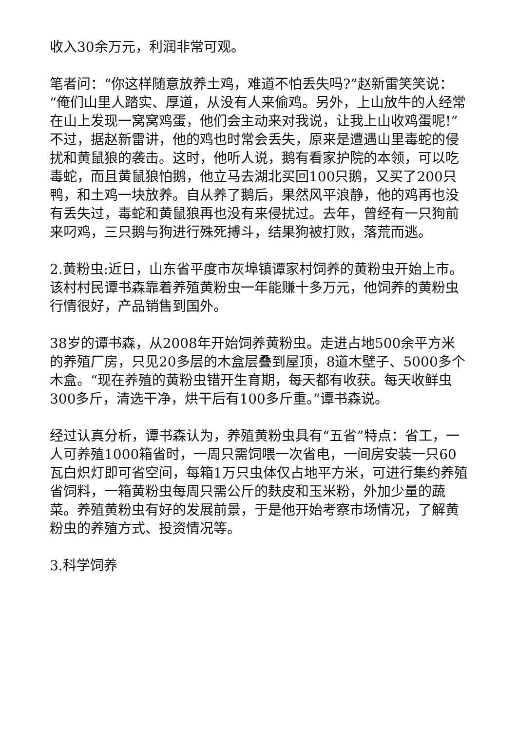收入30余万元，利润非常可观。
笔者问：“你这样随意放养土鸡，难道不怕丢失吗?”赵新雷笑笑说：“俺们山里人踏实、厚道，从没有人来偷鸡。另外，上山放牛的人经常在山上发现一窝窝鸡蛋，他们会主动来对我说，让我上山收鸡蛋呢!”不过，据赵新雷讲，他的鸡也时常会丢失，原来是遭遇山里毒蛇的侵扰和黄鼠狼的袭击。这时，他听人说，鹅有看家护院的本领，可以吃毒蛇，而且黄鼠狼怕鹅，他立马去湖北买回100只鹅，又买了200只鸭，和土鸡一块放养。自从养了鹅后，果然风平浪静，他的鸡再也没有丢失过，毒蛇和黄鼠狼再也没有来侵扰过。去年，曾经有一只狗前来叼鸡，三只鹅与狗进行殊死搏斗，结果狗被打败，落荒而逃。
2.黄粉虫:近日，山东省平度市灰埠镇谭家村饲养的黄粉虫开始上市。该村村民谭书森靠着养殖黄粉虫一年能赚十多万元，他饲养的黄粉虫行情很好，产品销售到国外。
38岁的谭书森，从2008年开始饲养黄粉虫。走进占地500余平方米的养殖厂房，只见20多层的木盒层叠到屋顶，8道木壁子、5000多个木盒。“现在养殖的黄粉虫错开生育期，每天都有收获。每天收鲜虫300多斤，清选干净，烘干后有100多斤重。”谭书森说。
经过认真分析，谭书森认为，养殖黄粉虫具有“五省”特点：省工，一人可养殖1000箱省时，一周只需饲喂一次省电，一间房安装一只60瓦白炽灯即可省空间，每箱1万只虫体仅占地平方米，可进行集约养殖省饲料，一箱黄粉虫每周只需公斤的麸皮和玉米粉，外加少量的蔬菜。养殖黄粉虫有好的发展前景，于是他开始考察市场情况，了解黄粉虫的养殖方式、投资情况等。
3.科学饲养